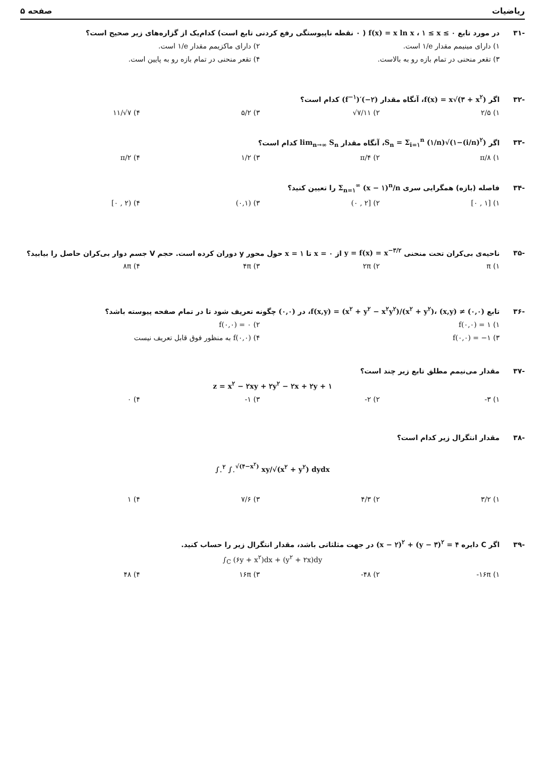ریاضیات صفحه ۵
-۳۱ در مورد تابع f(x) = x ln x ، ۱ ≤ x ≤ ۰ ( ۰ نقطه ناپیوستگی رفع کردنی تابع است) کدام‌یک از گزاره‌های زیر صحیح است؟
۱) دارای مینیمم مقدار ۱/e است. ۲) دارای ماکزیمم مقدار ۱/e است.
۳) تقعر منحنی در تمام بازه رو به بالاست.
۴) تقعر منحنی در تمام بازه رو به پایین است.
-۳۲ اگر f(x) = x√(۳ + x<sup>۲</sup>)، آنگاه مقدار (f<sup>−۱</sup>)′(−۲) کدام است؟
۱) ۲/۵ ۲) √۷/۱۱ ۳) ۵/۲ ۴) ۱۱/√۷
-۳۳ اگر S<sub>n</sub> = Σ<sub>i=۱</sub><sup>n</sup> (۱/n)√(۱−(i/n)<sup>۲</sup>)، آنگاه مقدار lim<sub>n→∞</sub> S<sub>n</sub> کدام است؟
۱) π/۸ ۲) π/۴ ۳) ۱/۲ ۴) π/۲
-۳۴ فاصله (بازه) همگرایی سری Σ<sub>n=۱</sub><sup>∞</sup> (x − ۱)<sup>n</sup>/n را تعیین کنید؟
۱) [۰ , ۱] ۲) (۰ , ۲] ۳) (۰,۱) ۴) [۰ , ۲)
-۳۵ ناحیه‌ی بی‌کران تحت منحنی y = f(x) = x<sup>−۳/۲</sup> از x = ۰ تا x = ۱ حول محور y دوران کرده است. حجم V جسم دوار بی‌کران حاصل را بیابید؟
۱) π ۲) ۲π ۳) ۴π ۴) ۸π
-۳۶ تابع f(x,y) = (x<sup>۲</sup> + y<sup>۲</sup> − x<sup>۲</sup>y<sup>۲</sup>)/(x<sup>۲</sup> + y<sup>۲</sup>)، (x,y) ≠ (۰,۰)، در (۰,۰) چگونه تعریف شود تا در تمام صفحه پیوسته باشد؟
۱) f(۰,۰) = ۱ ۲) f(۰,۰) = ۰
۳) f(۰,۰) = −۱ ۴) f(۰,۰) به منظور فوق قابل تعریف نیست
-۳۷ مقدار می‌نیمم مطلق تابع زیر چند است؟
z = x<sup>۲</sup> − ۲xy + ۲y<sup>۲</sup> − ۲x + ۲y + ۱
۱) ۳- ۲) ۲- ۳) ۱- ۴) ۰
-۳۸ مقدار انتگرال زیر کدام است؟
∫<sub>۰</sub><sup>۲</sup> ∫<sub>۰</sub><sup>√(۴−x<sup>۲</sup>)</sup> xy/√(x<sup>۲</sup> + y<sup>۲</sup>) dydx
۱) ۳/۲ ۲) ۴/۳ ۳) ۷/۶ ۴) ۱
-۳۹ اگر C دایره (x − ۲)<sup>۲</sup> + (y − ۳)<sup>۲</sup> = ۴ در جهت مثلثاتی باشد، مقدار انتگرال زیر را حساب کنید.
∫<sub>C</sub> (۶y + x<sup>۲</sup>)dx + (y<sup>۲</sup> + ۲x)dy
۱) ۱۶π- ۲) ۴۸- ۳) ۱۶π ۴) ۴۸